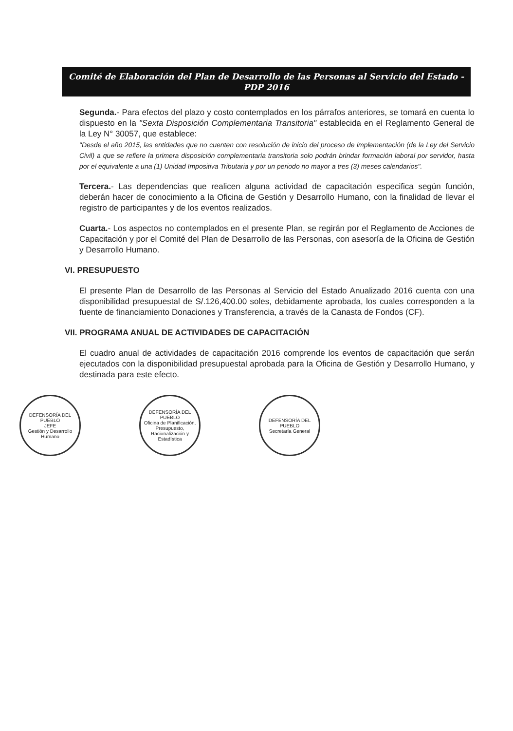Comité de Elaboración del Plan de Desarrollo de las Personas al Servicio del Estado - PDP 2016
Segunda.- Para efectos del plazo y costo contemplados en los párrafos anteriores, se tomará en cuenta lo dispuesto en la "Sexta Disposición Complementaria Transitoria" establecida en el Reglamento General de la Ley N° 30057, que establece:
"Desde el año 2015, las entidades que no cuenten con resolución de inicio del proceso de implementación (de la Ley del Servicio Civil) a que se refiere la primera disposición complementaria transitoria solo podrán brindar formación laboral por servidor, hasta por el equivalente a una (1) Unidad Impositiva Tributaria y por un periodo no mayor a tres (3) meses calendarios".
Tercera.- Las dependencias que realicen alguna actividad de capacitación especifica según función, deberán hacer de conocimiento a la Oficina de Gestión y Desarrollo Humano, con la finalidad de llevar el registro de participantes y de los eventos realizados.
Cuarta.- Los aspectos no contemplados en el presente Plan, se regirán por el Reglamento de Acciones de Capacitación y por el Comité del Plan de Desarrollo de las Personas, con asesoría de la Oficina de Gestión y Desarrollo Humano.
VI. PRESUPUESTO
El presente Plan de Desarrollo de las Personas al Servicio del Estado Anualizado 2016 cuenta con una disponibilidad presupuestal de S/.126,400.00 soles, debidamente aprobada, los cuales corresponden a la fuente de financiamiento Donaciones y Transferencia, a través de la Canasta de Fondos (CF).
VII. PROGRAMA ANUAL DE ACTIVIDADES DE CAPACITACIÓN
El cuadro anual de actividades de capacitación 2016 comprende los eventos de capacitación que serán ejecutados con la disponibilidad presupuestal aprobada para la Oficina de Gestión y Desarrollo Humano, y destinada para este efecto.
DEFENSORÍA DEL PUEBLO
JEFE
Gestión y Desarrollo Humano
DEFENSORÍA DEL PUEBLO
Oficina de Planificación, Presupuesto, Racionalización y Estadística
DEFENSORÍA DEL PUEBLO
Secretaría General